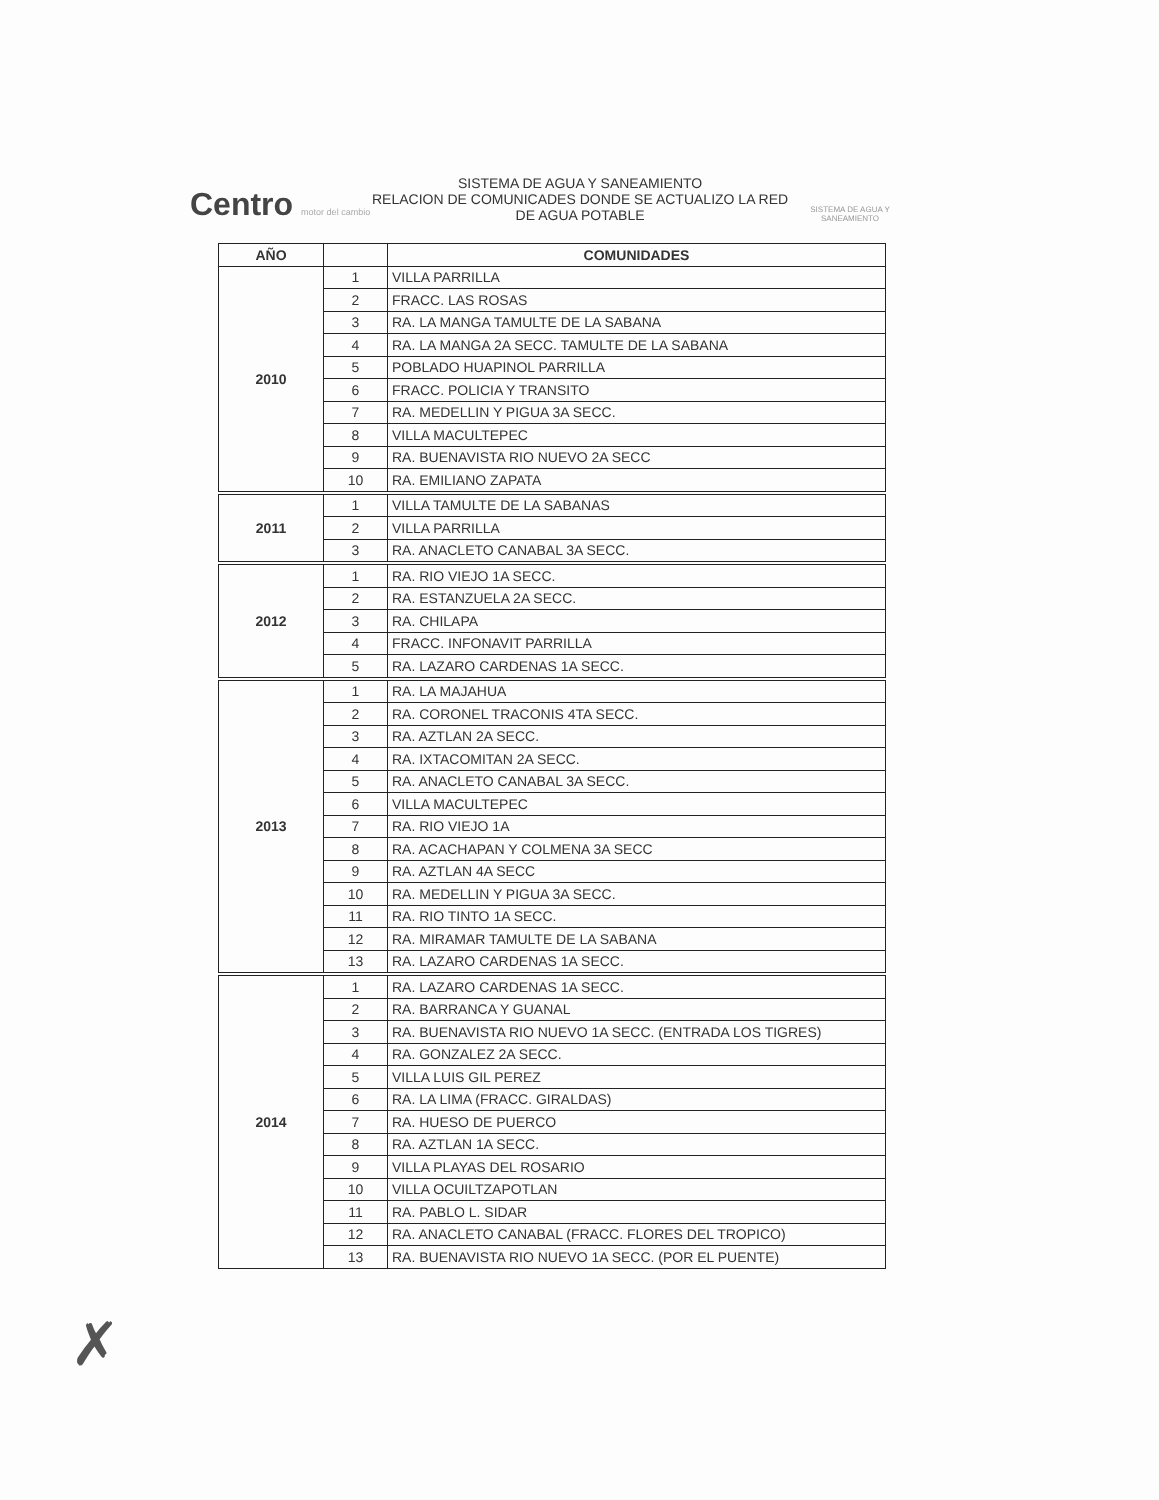Centro motor del cambio
SISTEMA DE AGUA Y SANEAMIENTO
RELACION DE COMUNICADES DONDE SE ACTUALIZO LA RED DE AGUA POTABLE
SISTEMA DE AGUA Y SANEAMIENTO
| AÑO | | COMUNIDADES |
| --- | --- | --- |
| 2010 | 1 | VILLA PARRILLA |
| | 2 | FRACC. LAS ROSAS |
| | 3 | RA. LA MANGA TAMULTE DE LA SABANA |
| | 4 | RA. LA MANGA 2A SECC. TAMULTE DE LA SABANA |
| | 5 | POBLADO HUAPINOL PARRILLA |
| | 6 | FRACC. POLICIA Y TRANSITO |
| | 7 | RA. MEDELLIN Y PIGUA 3A SECC. |
| | 8 | VILLA MACULTEPEC |
| | 9 | RA. BUENAVISTA RIO NUEVO 2A SECC |
| | 10 | RA. EMILIANO ZAPATA |
| 2011 | 1 | VILLA TAMULTE DE LA SABANAS |
| | 2 | VILLA PARRILLA |
| | 3 | RA. ANACLETO CANABAL 3A SECC. |
| 2012 | 1 | RA. RIO VIEJO 1A SECC. |
| | 2 | RA. ESTANZUELA 2A SECC. |
| | 3 | RA. CHILAPA |
| | 4 | FRACC. INFONAVIT PARRILLA |
| | 5 | RA. LAZARO CARDENAS 1A SECC. |
| 2013 | 1 | RA. LA MAJAHUA |
| | 2 | RA. CORONEL TRACONIS 4TA SECC. |
| | 3 | RA. AZTLAN 2A SECC. |
| | 4 | RA. IXTACOMITAN 2A SECC. |
| | 5 | RA. ANACLETO CANABAL 3A SECC. |
| | 6 | VILLA MACULTEPEC |
| | 7 | RA. RIO VIEJO 1A |
| | 8 | RA. ACACHAPAN Y COLMENA 3A SECC |
| | 9 | RA. AZTLAN 4A SECC |
| | 10 | RA. MEDELLIN Y PIGUA 3A SECC. |
| | 11 | RA. RIO TINTO 1A SECC. |
| | 12 | RA. MIRAMAR TAMULTE DE LA SABANA |
| | 13 | RA. LAZARO CARDENAS 1A SECC. |
| 2014 | 1 | RA. LAZARO CARDENAS 1A SECC. |
| | 2 | RA. BARRANCA Y GUANAL |
| | 3 | RA. BUENAVISTA RIO NUEVO 1A SECC. (ENTRADA LOS TIGRES) |
| | 4 | RA. GONZALEZ 2A SECC. |
| | 5 | VILLA LUIS GIL PEREZ |
| | 6 | RA. LA LIMA (FRACC. GIRALDAS) |
| | 7 | RA. HUESO DE PUERCO |
| | 8 | RA. AZTLAN 1A SECC. |
| | 9 | VILLA PLAYAS DEL ROSARIO |
| | 10 | VILLA OCUILTZAPOTLAN |
| | 11 | RA. PABLO L. SIDAR |
| | 12 | RA. ANACLETO CANABAL (FRACC. FLORES DEL TROPICO) |
| | 13 | RA. BUENAVISTA RIO NUEVO 1A SECC. (POR EL PUENTE) |
✗